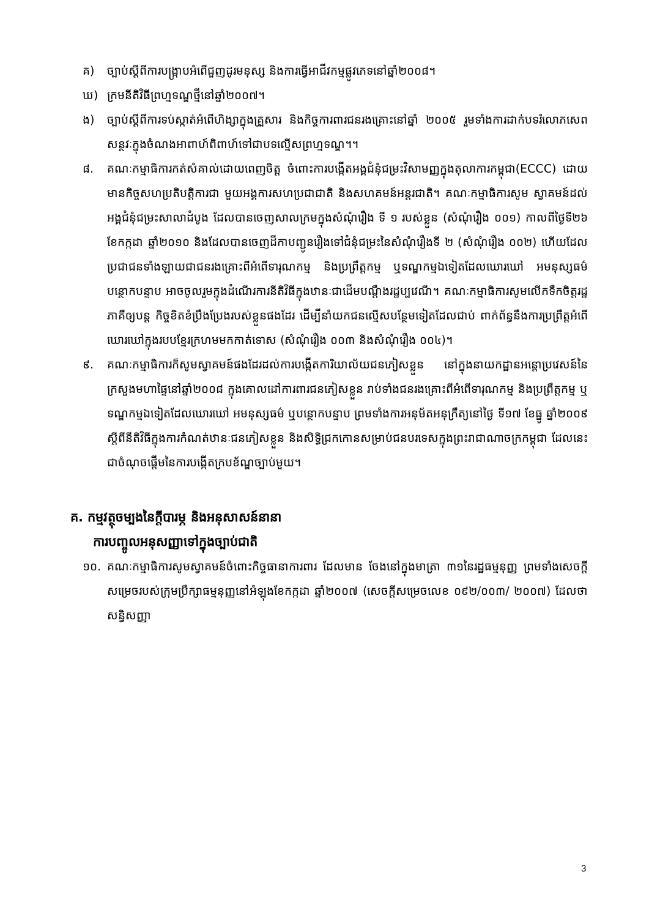គ) ច្បាប់ស្តីពីការបង្ក្រាបអំពើជួញដូរមនុស្ស និងការធ្វើអាជីវកម្មផ្លូវភេទនៅឆ្នាំ២០០៨។
ឃ) ក្រមនីតិវិធីព្រហ្មទណ្ឌថ្មីនៅឆ្នាំ២០០៧។
ង) ច្បាប់ស្តីពីការទប់ស្កាត់អំពើហិង្សាក្នុងគ្រួសារ និងកិច្ចការពារជនរងគ្រោះនៅឆ្នាំ ២០០៥ រួមទាំងការដាក់បទរំលោភសេពសន្ថវៈក្នុងចំណងអាពាហ៍ពិពាហ៍ទៅជាបទល្មើសព្រហ្មទណ្ឌ។។
៨. គណៈកម្មាធិការកត់សំគាល់ដោយពេញចិត្ត ចំពោះការបង្កើតអង្គជំនុំជម្រះវិសាមញ្ញក្នុងតុលាការកម្ពុជា(ECCC) ដោយមានកិច្ចសហប្រតិបត្តិការជា មួយអង្គការសហប្រជាជាតិ និងសហគមន៍អន្តរជាតិ។ គណៈកម្មាធិការសូម ស្វាគមន៍ដល់អង្គជំនុំជម្រះសាលាដំបូង ដែលបានចេញសាលក្រមក្នុងសំណុំរឿង ទី ១ របស់ខ្លួន (សំណុំរឿង ០០១) កាលពីថ្ងៃទី២៦ ខែកក្កដា ឆ្នាំ២០១០ និងដែលបានចេញដីកាបញ្ជូនរឿងទៅជំនុំជម្រះនៃសំណុំរឿងទី ២ (សំណុំរឿង ០០២) ហើយដែលប្រជាជនទាំងឡាយជាជនរងគ្រោះពីអំពើទារុណកម្ម និងប្រព្រឹត្តកម្ម ឬទណ្ឌកម្មឯទៀតដែលឃោរឃៅ អមនុស្សធម៌ បន្ថោកបន្ទាប អាចចូលរួមក្នុងដំណើរការនីតិវិធីក្នុងឋានៈជាដើមបណ្តឹងរដ្ឋប្បវេណី។ គណៈកម្មាធិការសូមលើកទឹកចិត្តរដ្ឋភាគីឲ្យបន្ត កិច្ចខិតខំប្រឹងប្រែងរបស់ខ្លួនផងដែរ ដើម្បីនាំយកជនល្មើសបន្ថែមទៀតដែលជាប់ ពាក់ព័ន្ធនឹងការប្រព្រឹត្តអំពើឃោរឃៅក្នុងរបបខ្មែរក្រហមមកកាត់ទោស (សំណុំរឿង ០០៣ និងសំណុំរឿង ០០៤)។
៩. គណៈកម្មាធិការក៏សូមស្វាគមន៍ផងដែរដល់ការបង្កើតការិយាល័យជនភៀសខ្លួន នៅក្នុងនាយកដ្ឋានអន្តោប្រវេសន៍នៃក្រសួងមហាផ្ទៃនៅឆ្នាំ២០០៨ ក្នុងគោលដៅការពារជនភៀសខ្លួន រាប់ទាំងជនរងគ្រោះពីអំពើទារុណកម្ម និងប្រព្រឹត្តកម្ម ឬទណ្ឌកម្មឯទៀតដែលឃោរឃៅ អមនុស្សធម៌ ឬបន្ថោកបន្ទាប ព្រមទាំងការអនុម័តអនុក្រឹត្យនៅថ្ងៃ ទី១៧ ខែធ្នូ ឆ្នាំ២០០៩ ស្តីពីនីតិវិធីក្នុងការកំណត់ឋានៈជនភៀសខ្លួន និងសិទ្ធិជ្រកកោនសម្រាប់ជនបរទេសក្នុងព្រះរាជាណាចក្រកម្ពុជា ដែលនេះជាចំណុចផ្តើមនៃការបង្កើតក្របខ័ណ្ឌច្បាប់មួយ។
គ. កម្មវត្ថុចម្បងនៃក្តីបារម្ភ និងអនុសាសន៍នានា
ការបញ្ចូលអនុសញ្ញាទៅក្នុងច្បាប់ជាតិ
១០. គណៈកម្មាធិការសូមស្វាគមន៍ចំពោះកិច្ចធានាការពារ ដែលមាន ចែងនៅក្នុងមាត្រា ៣១នៃរដ្ឋធម្មនុញ្ញ ព្រមទាំងសេចក្តីសម្រេចរបស់ក្រុមប្រឹក្សាធម្មនុញ្ញនៅអំឡុងខែកក្កដា ឆ្នាំ២០០៧ (សេចក្តីសម្រេចលេខ ០៩២/០០៣/ ២០០៧) ដែលថាសន្ធិសញ្ញា
3